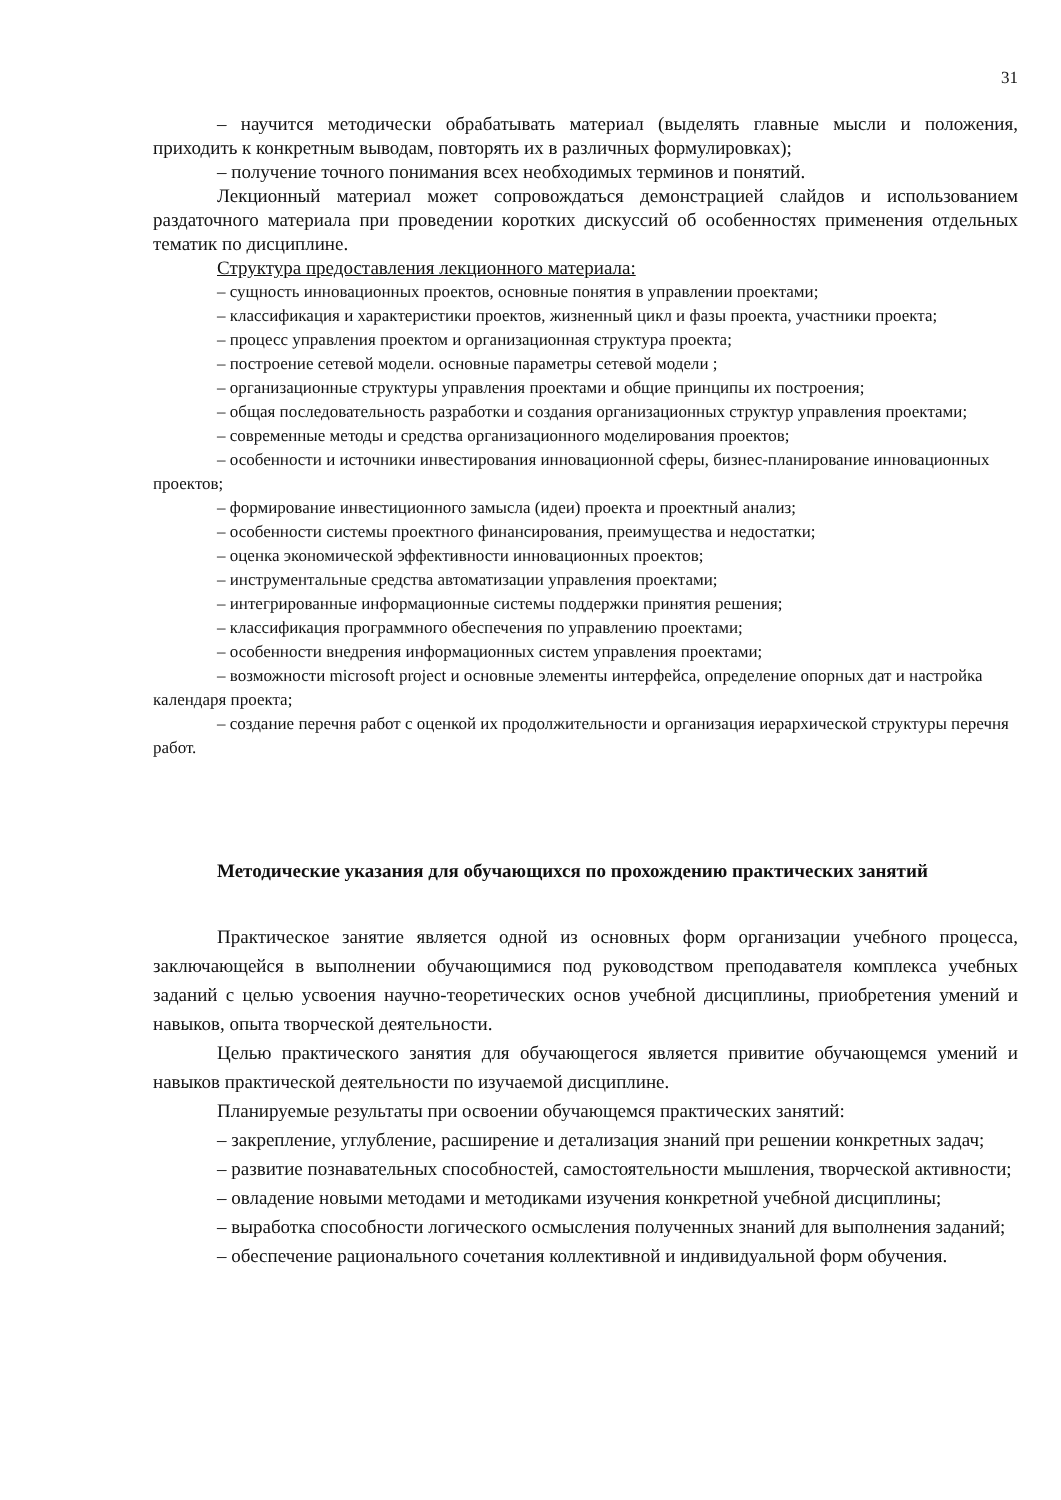31
– научится методически обрабатывать материал (выделять главные мысли и положения, приходить к конкретным выводам, повторять их в различных формулировках);
– получение точного понимания всех необходимых терминов и понятий.
Лекционный материал может сопровождаться демонстрацией слайдов и использованием раздаточного материала при проведении коротких дискуссий об особенностях применения отдельных тематик по дисциплине.
Структура предоставления лекционного материала:
– сущность инновационных проектов, основные понятия в управлении проектами;
– классификация и характеристики проектов, жизненный цикл и фазы проекта, участники проекта;
– процесс управления проектом и организационная структура проекта;
– построение сетевой модели. основные параметры сетевой модели ;
– организационные структуры управления проектами и общие принципы их построения;
– общая последовательность разработки и создания организационных структур управления проектами;
– современные методы и средства организационного моделирования проектов;
– особенности и источники инвестирования инновационной сферы, бизнес-планирование инновационных проектов;
– формирование инвестиционного замысла (идеи) проекта и проектный анализ;
– особенности системы проектного финансирования, преимущества и недостатки;
– оценка экономической эффективности инновационных проектов;
– инструментальные средства автоматизации управления проектами;
– интегрированные информационные системы поддержки принятия решения;
– классификация программного обеспечения по управлению проектами;
– особенности внедрения информационных систем управления проектами;
– возможности microsoft project и основные элементы интерфейса, определение опорных дат и настройка календаря проекта;
– создание перечня работ с оценкой их продолжительности и организация иерархической структуры перечня работ.
Методические указания для обучающихся по прохождению практических занятий
Практическое занятие является одной из основных форм организации учебного процесса, заключающейся в выполнении обучающимися под руководством преподавателя комплекса учебных заданий с целью усвоения научно-теоретических основ учебной дисциплины, приобретения умений и навыков, опыта творческой деятельности.
Целью практического занятия для обучающегося является привитие обучающемся умений и навыков практической деятельности по изучаемой дисциплине.
Планируемые результаты при освоении обучающемся практических занятий:
– закрепление, углубление, расширение и детализация знаний при решении конкретных задач;
– развитие познавательных способностей, самостоятельности мышления, творческой активности;
– овладение новыми методами и методиками изучения конкретной учебной дисциплины;
– выработка способности логического осмысления полученных знаний для выполнения заданий;
– обеспечение рационального сочетания коллективной и индивидуальной форм обучения.